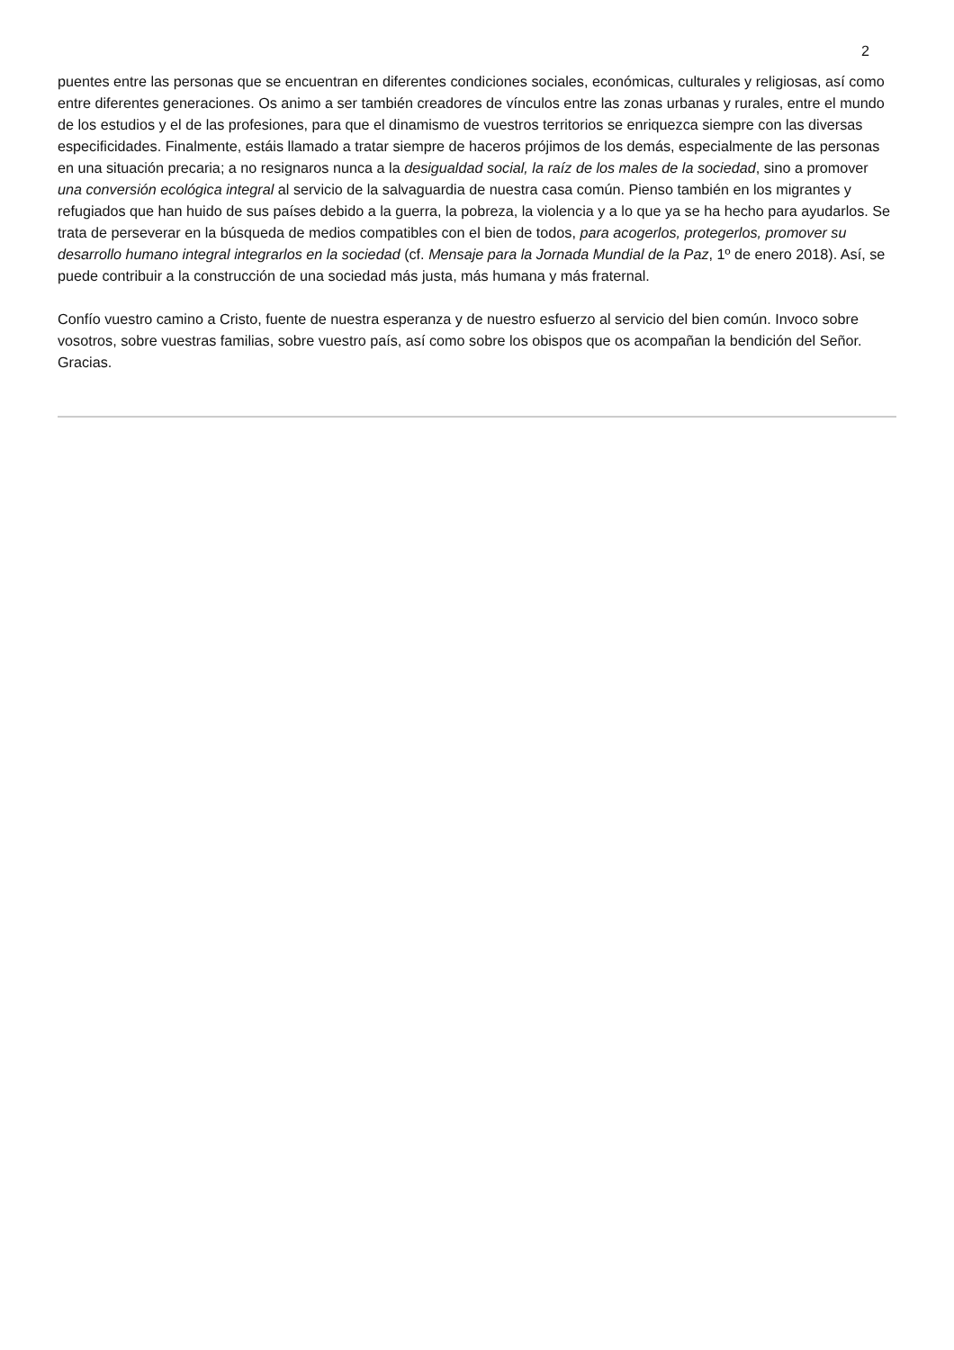2
puentes entre las personas que se encuentran en diferentes condiciones sociales, económicas, culturales y religiosas, así como entre diferentes generaciones. Os animo a ser también creadores de vínculos entre las zonas urbanas y rurales, entre el mundo de los estudios y el de las profesiones, para que el dinamismo de vuestros territorios se enriquezca siempre con las diversas especificidades. Finalmente, estáis llamado a tratar siempre de haceros prójimos de los demás, especialmente de las personas en una situación precaria; a no resignaros nunca a la desigualdad social, la raíz de los males de la sociedad, sino a promover una conversión ecológica integral al servicio de la salvaguardia de nuestra casa común. Pienso también en los migrantes y refugiados que han huido de sus países debido a la guerra, la pobreza, la violencia y a lo que ya se ha hecho para ayudarlos. Se trata de perseverar en la búsqueda de medios compatibles con el bien de todos, para acogerlos, protegerlos, promover su desarrollo humano integral integrarlos en la sociedad (cf. Mensaje para la Jornada Mundial de la Paz, 1º de enero 2018). Así, se puede contribuir a la construcción de una sociedad más justa, más humana y más fraternal.
Confío vuestro camino a Cristo, fuente de nuestra esperanza y de nuestro esfuerzo al servicio del bien común. Invoco sobre vosotros, sobre vuestras familias, sobre vuestro país, así como sobre los obispos que os acompañan la bendición del Señor. Gracias.